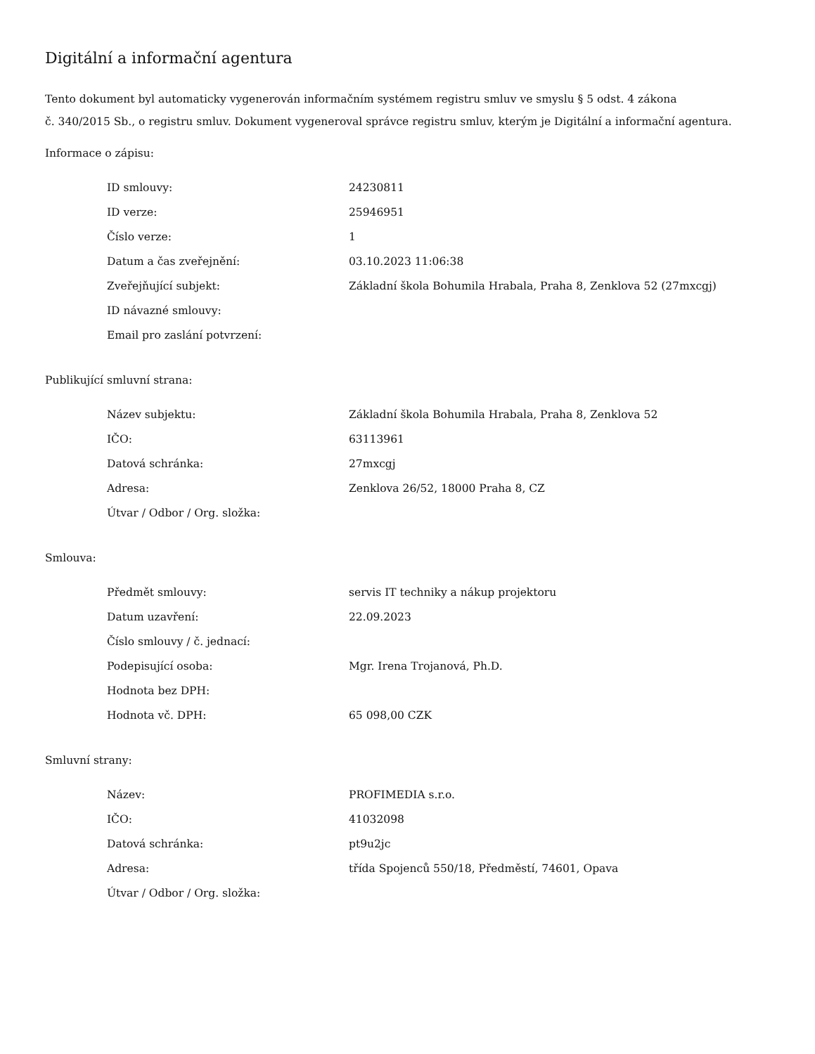Digitální a informační agentura
Tento dokument byl automaticky vygenerován informačním systémem registru smluv ve smyslu § 5 odst. 4 zákona
č. 340/2015 Sb., o registru smluv. Dokument vygeneroval správce registru smluv, kterým je Digitální a informační agentura.
Informace o zápisu:
| ID smlouvy: | 24230811 |
| ID verze: | 25946951 |
| Číslo verze: | 1 |
| Datum a čas zveřejnění: | 03.10.2023 11:06:38 |
| Zveřejňující subjekt: | Základní škola Bohumila Hrabala, Praha 8, Zenklova 52 (27mxcgj) |
| ID návazné smlouvy: | |
| Email pro zaslání potvrzení: | |
Publikující smluvní strana:
| Název subjektu: | Základní škola Bohumila Hrabala, Praha 8, Zenklova 52 |
| IČO: | 63113961 |
| Datová schránka: | 27mxcgj |
| Adresa: | Zenklova 26/52, 18000 Praha 8, CZ |
| Útvar / Odbor / Org. složka: | |
Smlouva:
| Předmět smlouvy: | servis IT techniky a nákup projektoru |
| Datum uzavření: | 22.09.2023 |
| Číslo smlouvy / č. jednací: | |
| Podepisující osoba: | Mgr. Irena Trojanová, Ph.D. |
| Hodnota bez DPH: | |
| Hodnota vč. DPH: | 65 098,00 CZK |
Smluvní strany:
| Název: | PROFIMEDIA s.r.o. |
| IČO: | 41032098 |
| Datová schránka: | pt9u2jc |
| Adresa: | třída Spojenců 550/18, Předměstí, 74601, Opava |
| Útvar / Odbor / Org. složka: | |